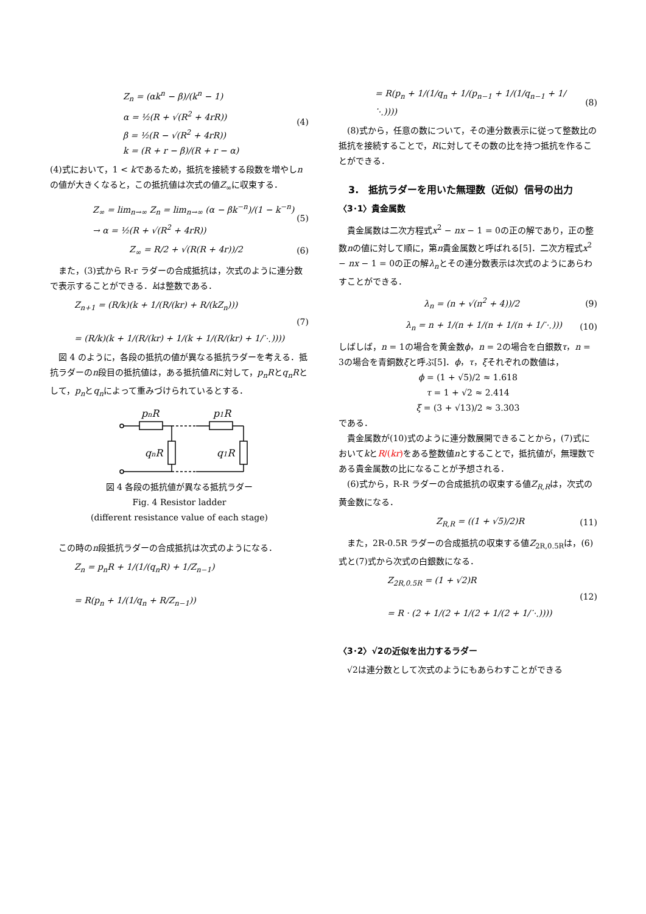Z<sub>n</sub> = (αk<sup>n</sup> − β)/(k<sup>n</sup> − 1)
α = ½(R + √(R<sup>2</sup> + 4rR))
β = ½(R − √(R<sup>2</sup> + 4rR))
k = (R + r − β)/(R + r − α)
(4)
(4)式において，1 < kであるため，抵抗を接続する段数を増やしnの値が大きくなると，この抵抗値は次式の値Z<sub>∞</sub>に収束する．
Z<sub>∞</sub> = lim<sub>n→∞</sub> Z<sub>n</sub> = lim<sub>n→∞</sub> (α − βk<sup>−n</sup>)/(1 − k<sup>−n</sup>)
→ α = ½(R + √(R<sup>2</sup> + 4rR))
(5)
Z<sub>∞</sub> = R/2 + √(R(R + 4r))/2 (6)
また，(3)式から R-r ラダーの合成抵抗は，次式のように連分数で表示することができる．kは整数である．
Z<sub>n+1</sub> = (R/k)(k + 1/(R/(kr) + R/(kZ<sub>n</sub>)))
= (R/k)(k + 1/(R/(kr) + 1/(k + 1/(R/(kr) + 1/⋱))))
(7)
図 4 のように，各段の抵抗の値が異なる抵抗ラダーを考える．抵抗ラダーのn段目の抵抗値は，ある抵抗値Rに対して，p<sub>n</sub>Rとq<sub>n</sub>Rとして，p<sub>n</sub>とq<sub>n</sub>によって重みづけられているとする．
pnR
p1R
qnR
q1R
図 4 各段の抵抗値が異なる抵抗ラダー
Fig. 4 Resistor ladder
(different resistance value of each stage)
この時のn段抵抗ラダーの合成抵抗は次式のようになる．
Z<sub>n</sub> = p<sub>n</sub>R + 1/(1/(q<sub>n</sub>R) + 1/Z<sub>n−1</sub>)
= R(p<sub>n</sub> + 1/(1/q<sub>n</sub> + R/Z<sub>n−1</sub>))
= R(p<sub>n</sub> + 1/(1/q<sub>n</sub> + 1/(p<sub>n−1</sub> + 1/(1/q<sub>n−1</sub> + 1/⋱))))
(8)
(8)式から，任意の数について，その連分数表示に従って整数比の抵抗を接続することで，Rに対してその数の比を持つ抵抗を作ることができる．
3.　抵抗ラダーを用いた無理数（近似）信号の出力
〈3･1〉貴金属数
貴金属数は二次方程式x<sup>2</sup> − nx − 1 = 0の正の解であり，正の整数nの値に対して順に，第n貴金属数と呼ばれる[5]．二次方程式x<sup>2</sup> − nx − 1 = 0の正の解λ<sub>n</sub>とその連分数表示は次式のようにあらわすことができる．
λ<sub>n</sub> = (n + √(n<sup>2</sup> + 4))/2 (9)
λ<sub>n</sub> = n + 1/(n + 1/(n + 1/(n + 1/⋱)))
(10)
しばしば，n = 1の場合を黄金数ϕ，n = 2の場合を白銀数τ，n = 3の場合を青銅数ξと呼ぶ[5]．ϕ，τ，ξそれぞれの数値は，
ϕ = (1 + √5)/2 ≈ 1.618
τ = 1 + √2 ≈ 2.414
ξ = (3 + √13)/2 ≈ 3.303
である．
貴金属数が(10)式のように連分数展開できることから，(7)式においてkとR/(kr) をある整数値nとすることで，抵抗値が，無理数である貴金属数の比になることが予想される．
(6)式から，R-R ラダーの合成抵抗の収束する値Z<sub>R,R</sub>は，次式の黄金数になる．
Z<sub>R,R</sub> = ((1 + √5)/2)R (11)
また，2R-0.5R ラダーの合成抵抗の収束する値Z<sub>2R,0.5R</sub>は，(6)式と(7)式から次式の白銀数になる．
Z<sub>2R,0.5R</sub> = (1 + √2)R
= R · (2 + 1/(2 + 1/(2 + 1/(2 + 1/⋱))))
(12)
〈3･2〉√2の近似を出力するラダー
√2は連分数として次式のようにもあらわすことができる